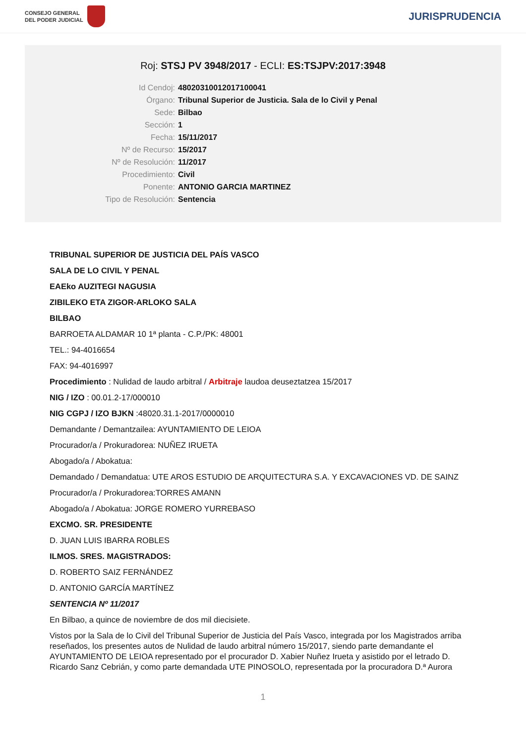CONSEJO GENERAL
DEL PODER JUDICIAL
JURISPRUDENCIA
Roj: STSJ PV 3948/2017 - ECLI: ES:TSJPV:2017:3948
Id Cendoj: 48020310012017100041
Órgano: Tribunal Superior de Justicia. Sala de lo Civil y Penal
Sede: Bilbao
Sección: 1
Fecha: 15/11/2017
Nº de Recurso: 15/2017
Nº de Resolución: 11/2017
Procedimiento: Civil
Ponente: ANTONIO GARCIA MARTINEZ
Tipo de Resolución: Sentencia
TRIBUNAL SUPERIOR DE JUSTICIA DEL PAÍS VASCO
SALA DE LO CIVIL Y PENAL
EAEko AUZITEGI NAGUSIA
ZIBILEKO ETA ZIGOR-ARLOKO SALA
BILBAO
BARROETA ALDAMAR 10 1ª planta - C.P./PK: 48001
TEL.: 94-4016654
FAX: 94-4016997
Procedimiento : Nulidad de laudo arbitral / Arbitraje laudoa deuseztatzea 15/2017
NIG / IZO : 00.01.2-17/000010
NIG CGPJ / IZO BJKN :48020.31.1-2017/0000010
Demandante / Demantzailea: AYUNTAMIENTO DE LEIOA
Procurador/a / Prokuradorea: NUÑEZ IRUETA
Abogado/a / Abokatua:
Demandado / Demandatua: UTE AROS ESTUDIO DE ARQUITECTURA S.A. Y EXCAVACIONES VD. DE SAINZ
Procurador/a / Prokuradorea:TORRES AMANN
Abogado/a / Abokatua: JORGE ROMERO YURREBASO
EXCMO. SR. PRESIDENTE
D. JUAN LUIS IBARRA ROBLES
ILMOS. SRES. MAGISTRADOS:
D. ROBERTO SAIZ FERNÁNDEZ
D. ANTONIO GARCÍA MARTÍNEZ
SENTENCIA Nº 11/2017
En Bilbao, a quince de noviembre de dos mil diecisiete.
Vistos por la Sala de lo Civil del Tribunal Superior de Justicia del País Vasco, integrada por los Magistrados arriba reseñados, los presentes autos de Nulidad de laudo arbitral número 15/2017, siendo parte demandante el AYUNTAMIENTO DE LEIOA representado por el procurador D. Xabier Nuñez Irueta y asistido por el letrado D. Ricardo Sanz Cebrián, y como parte demandada UTE PINOSOLO, representada por la procuradora D.ª Aurora
1